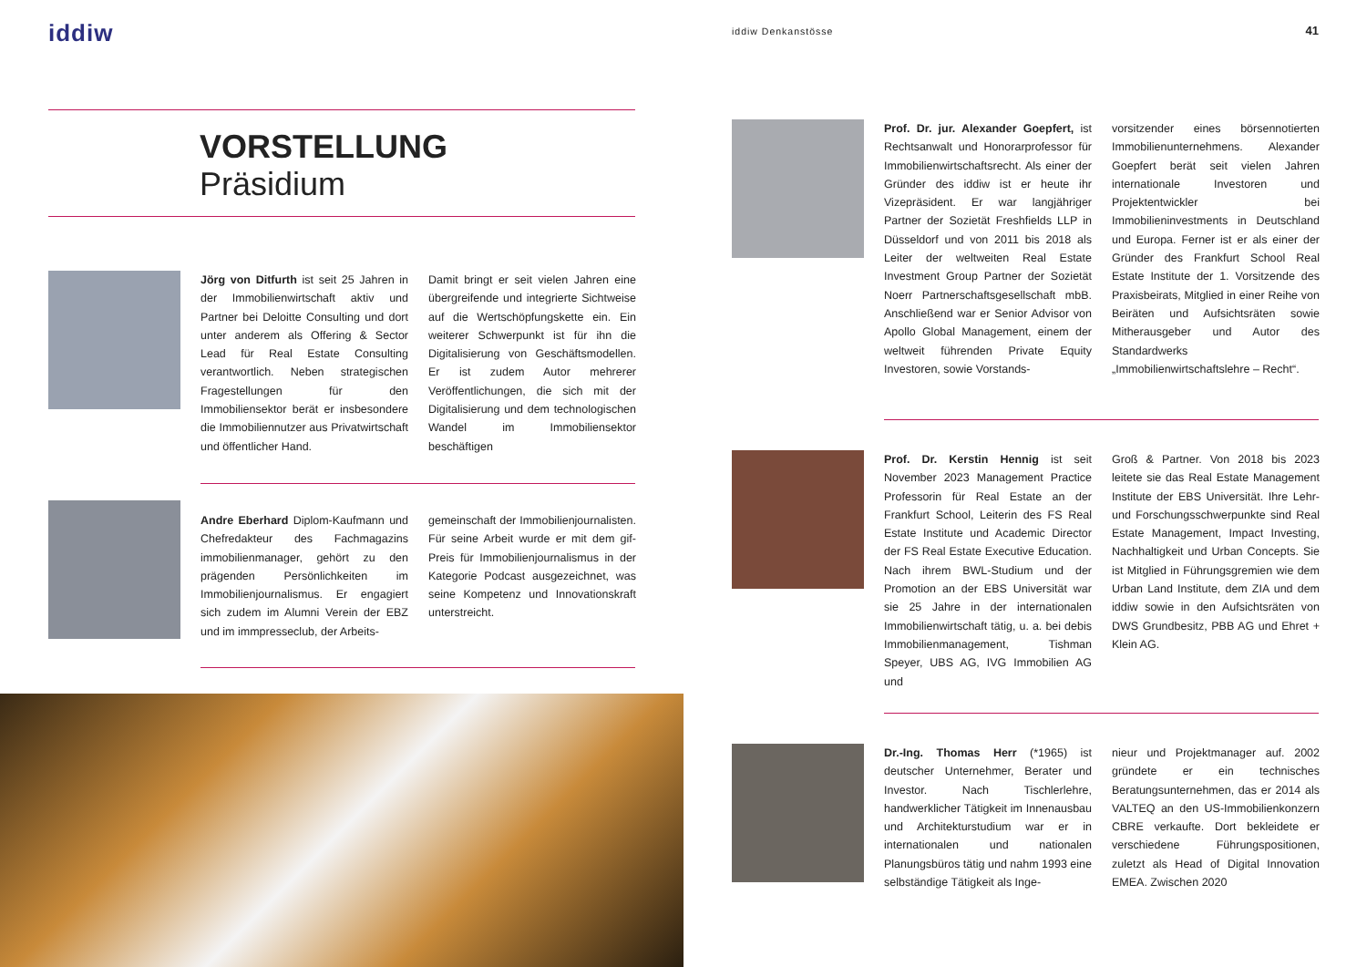iddiw
VORSTELLUNG
Präsidium
Jörg von Ditfurth ist seit 25 Jahren in der Immobilienwirtschaft aktiv und Partner bei Deloitte Consulting und dort unter anderem als Offering & Sector Lead für Real Estate Consulting verantwortlich. Neben strategischen Fragestellungen für den Immobiliensektor berät er insbesondere die Immobiliennutzer aus Privatwirtschaft und öffentlicher Hand.
Damit bringt er seit vielen Jahren eine übergreifende und integrierte Sichtweise auf die Wertschöpfungskette ein. Ein weiterer Schwerpunkt ist für ihn die Digitalisierung von Geschäftsmodellen. Er ist zudem Autor mehrerer Veröffentlichungen, die sich mit der Digitalisierung und dem technologischen Wandel im Immobiliensektor beschäftigen
Andre Eberhard Diplom-Kaufmann und Chefredakteur des Fachmagazins immobilienmanager, gehört zu den prägenden Persönlichkeiten im Immobilienjournalismus. Er engagiert sich zudem im Alumni Verein der EBZ und im immpresseclub, der Arbeits-
gemeinschaft der Immobilienjournalisten. Für seine Arbeit wurde er mit dem gif-Preis für Immobilienjournalismus in der Kategorie Podcast ausgezeichnet, was seine Kompetenz und Innovationskraft unterstreicht.
iddiw Denkanstösse 41
Prof. Dr. jur. Alexander Goepfert, ist Rechtsanwalt und Honorarprofessor für Immobilienwirtschaftsrecht. Als einer der Gründer des iddiw ist er heute ihr Vizepräsident. Er war langjähriger Partner der Sozietät Freshfields LLP in Düsseldorf und von 2011 bis 2018 als Leiter der weltweiten Real Estate Investment Group Partner der Sozietät Noerr Partnerschaftsgesellschaft mbB. Anschließend war er Senior Advisor von Apollo Global Management, einem der weltweit führenden Private Equity Investoren, sowie Vorstands-
vorsitzender eines börsennotierten Immobilienunternehmens. Alexander Goepfert berät seit vielen Jahren internationale Investoren und Projektentwickler bei Immobilieninvestments in Deutschland und Europa. Ferner ist er als einer der Gründer des Frankfurt School Real Estate Institute der 1. Vorsitzende des Praxisbeirats, Mitglied in einer Reihe von Beiräten und Aufsichtsräten sowie Mitherausgeber und Autor des Standardwerks „Immobilienwirtschaftslehre – Recht“.
Prof. Dr. Kerstin Hennig ist seit November 2023 Management Practice Professorin für Real Estate an der Frankfurt School, Leiterin des FS Real Estate Institute und Academic Director der FS Real Estate Executive Education. Nach ihrem BWL-Studium und der Promotion an der EBS Universität war sie 25 Jahre in der internationalen Immobilienwirtschaft tätig, u. a. bei debis Immobilienmanagement, Tishman Speyer, UBS AG, IVG Immobilien AG und
Groß & Partner. Von 2018 bis 2023 leitete sie das Real Estate Management Institute der EBS Universität. Ihre Lehr- und Forschungsschwerpunkte sind Real Estate Management, Impact Investing, Nachhaltigkeit und Urban Concepts. Sie ist Mitglied in Führungsgremien wie dem Urban Land Institute, dem ZIA und dem iddiw sowie in den Aufsichtsräten von DWS Grundbesitz, PBB AG und Ehret + Klein AG.
Dr.-Ing. Thomas Herr (*1965) ist deutscher Unternehmer, Berater und Investor. Nach Tischlerlehre, handwerklicher Tätigkeit im Innenausbau und Architekturstudium war er in internationalen und nationalen Planungsbüros tätig und nahm 1993 eine selbständige Tätigkeit als Inge-
nieur und Projektmanager auf. 2002 gründete er ein technisches Beratungsunternehmen, das er 2014 als VALTEQ an den US-Immobilienkonzern CBRE verkaufte. Dort bekleidete er verschiedene Führungspositionen, zuletzt als Head of Digital Innovation EMEA. Zwischen 2020